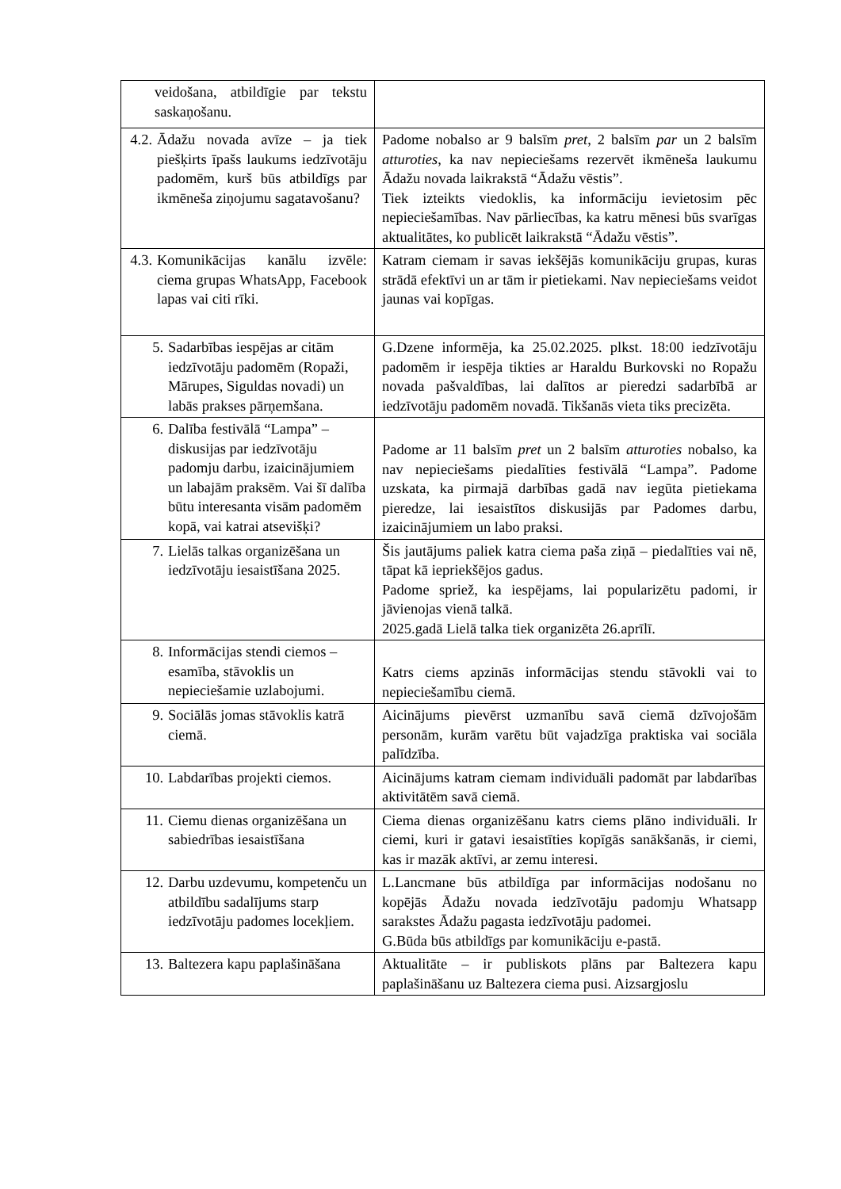| veidošana, atbildīgie par tekstu saskaņošanu. | |
| 4.2. Ādažu novada avīze – ja tiek piešķirts īpašs laukums iedzīvotāju padomēm, kurš būs atbildīgs par ikmēneša ziņojumu sagatavošanu? | Padome nobalso ar 9 balsīm pret , 2 balsīm par un 2 balsīm atturoties , ka nav nepieciešams rezervēt ikmēneša laukumu Ādažu novada laikrakstā “Ādažu vēstis”. Tiek izteikts viedoklis, ka informāciju ievietosim pēc nepieciešamības. Nav pārliecības, ka katru mēnesi būs svarīgas aktualitātes, ko publicēt laikrakstā “Ādažu vēstis”. |
| 4.3. Komunikācijas kanālu izvēle: ciema grupas WhatsApp, Facebook lapas vai citi rīki. | Katram ciemam ir savas iekšējās komunikāciju grupas, kuras strādā efektīvi un ar tām ir pietiekami. Nav nepieciešams veidot jaunas vai kopīgas. |
| 5. Sadarbības iespējas ar citām iedzīvotāju padomēm (Ropaži, Mārupes, Siguldas novadi) un labās prakses pārņemšana. | G.Dzene informēja, ka 25.02.2025. plkst. 18:00 iedzīvotāju padomēm ir iespēja tikties ar Haraldu Burkovski no Ropažu novada pašvaldības, lai dalītos ar pieredzi sadarbībā ar iedzīvotāju padomēm novadā. Tikšanās vieta tiks precizēta. |
| 6. Dalība festivālā “Lampa” – diskusijas par iedzīvotāju padomju darbu, izaicinājumiem un labajām praksēm. Vai šī dalība būtu interesanta visām padomēm kopā, vai katrai atsevišķi? | Padome ar 11 balsīm pret un 2 balsīm atturoties nobalso, ka nav nepieciešams piedalīties festivālā “Lampa”. Padome uzskata, ka pirmajā darbības gadā nav iegūta pietiekama pieredze, lai iesaistītos diskusijās par Padomes darbu, izaicinājumiem un labo praksi. |
| 7. Lielās talkas organizēšana un iedzīvotāju iesaistīšana 2025. | Šis jautājums paliek katra ciema paša ziņā – piedalīties vai nē, tāpat kā iepriekšējos gadus. Padome spriež, ka iespējams, lai popularizētu padomi, ir jāvienojas vienā talkā. 2025.gadā Lielā talka tiek organizēta 26.aprīlī. |
| 8. Informācijas stendi ciemos – esamība, stāvoklis un nepieciešamie uzlabojumi. | Katrs ciems apzinās informācijas stendu stāvokli vai to nepieciešamību ciemā. |
| 9. Sociālās jomas stāvoklis katrā ciemā. | Aicinājums pievērst uzmanību savā ciemā dzīvojošām personām, kurām varētu būt vajadzīga praktiska vai sociāla palīdzība. |
| 10. Labdarības projekti ciemos. | Aicinājums katram ciemam individuāli padomāt par labdarības aktivitātēm savā ciemā. |
| 11. Ciemu dienas organizēšana un sabiedrības iesaistīšana | Ciema dienas organizēšanu katrs ciems plāno individuāli. Ir ciemi, kuri ir gatavi iesaistīties kopīgās sanākšanās, ir ciemi, kas ir mazāk aktīvi, ar zemu interesi. |
| 12. Darbu uzdevumu, kompetenču un atbildību sadalījums starp iedzīvotāju padomes locekļiem. | L.Lancmane būs atbildīga par informācijas nodošanu no kopējās Ādažu novada iedzīvotāju padomju Whatsapp sarakstes Ādažu pagasta iedzīvotāju padomei. G.Būda būs atbildīgs par komunikāciju e-pastā. |
| 13. Baltezera kapu paplašināšana | Aktualitāte – ir publiskots plāns par Baltezera kapu paplašināšanu uz Baltezera ciema pusi. Aizsargjoslu |